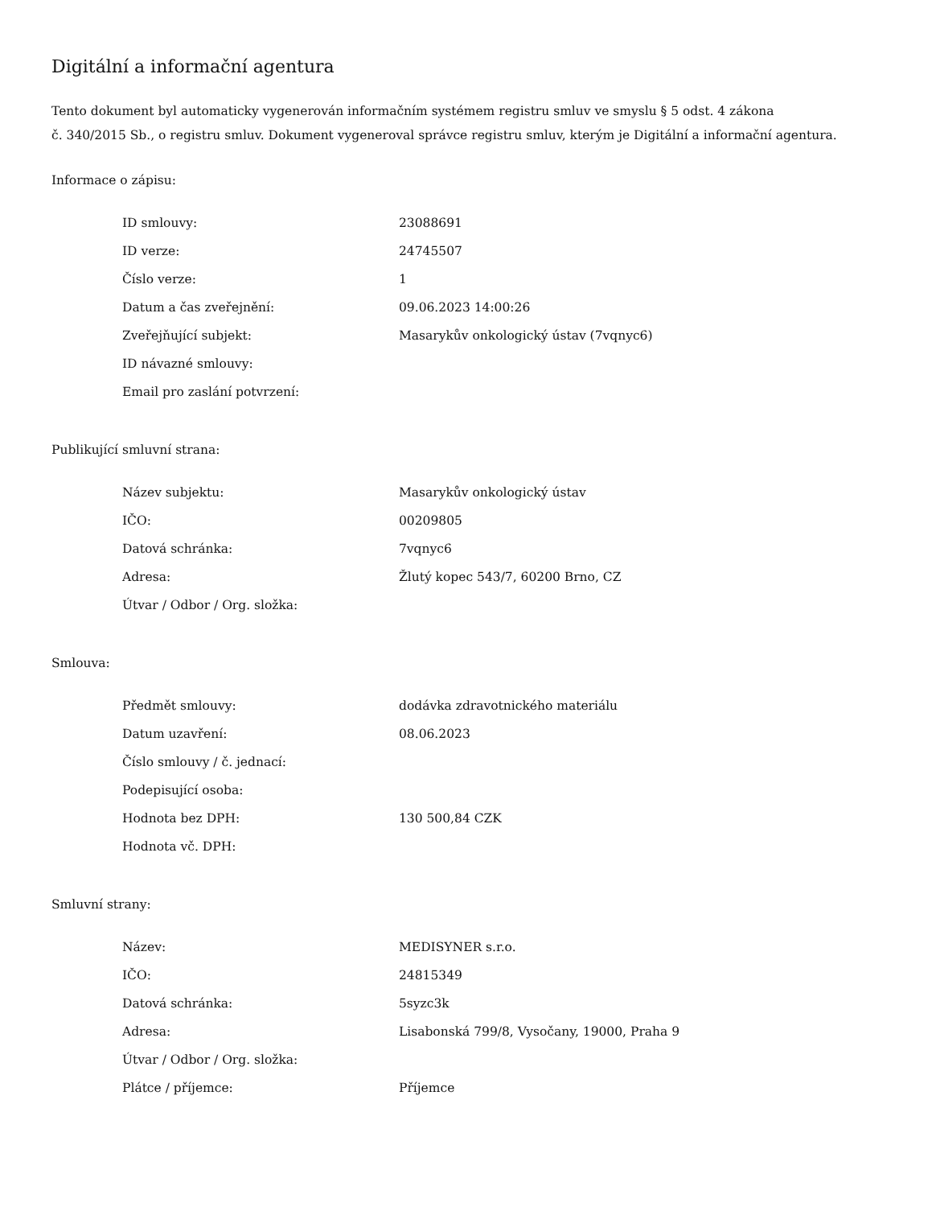Digitální a informační agentura
Tento dokument byl automaticky vygenerován informačním systémem registru smluv ve smyslu § 5 odst. 4 zákona
č. 340/2015 Sb., o registru smluv. Dokument vygeneroval správce registru smluv, kterým je Digitální a informační agentura.
Informace o zápisu:
| ID smlouvy: | 23088691 |
| ID verze: | 24745507 |
| Číslo verze: | 1 |
| Datum a čas zveřejnění: | 09.06.2023 14:00:26 |
| Zveřejňující subjekt: | Masarykův onkologický ústav (7vqnyc6) |
| ID návazné smlouvy: | |
| Email pro zaslání potvrzení: | |
Publikující smluvní strana:
| Název subjektu: | Masarykův onkologický ústav |
| IČO: | 00209805 |
| Datová schránka: | 7vqnyc6 |
| Adresa: | Žlutý kopec 543/7, 60200 Brno, CZ |
| Útvar / Odbor / Org. složka: | |
Smlouva:
| Předmět smlouvy: | dodávka zdravotnického materiálu |
| Datum uzavření: | 08.06.2023 |
| Číslo smlouvy / č. jednací: | |
| Podepisující osoba: | |
| Hodnota bez DPH: | 130 500,84 CZK |
| Hodnota vč. DPH: | |
Smluvní strany:
| Název: | MEDISYNER s.r.o. |
| IČO: | 24815349 |
| Datová schránka: | 5syzc3k |
| Adresa: | Lisabonská 799/8, Vysočany, 19000, Praha 9 |
| Útvar / Odbor / Org. složka: | |
| Plátce / příjemce: | Příjemce |